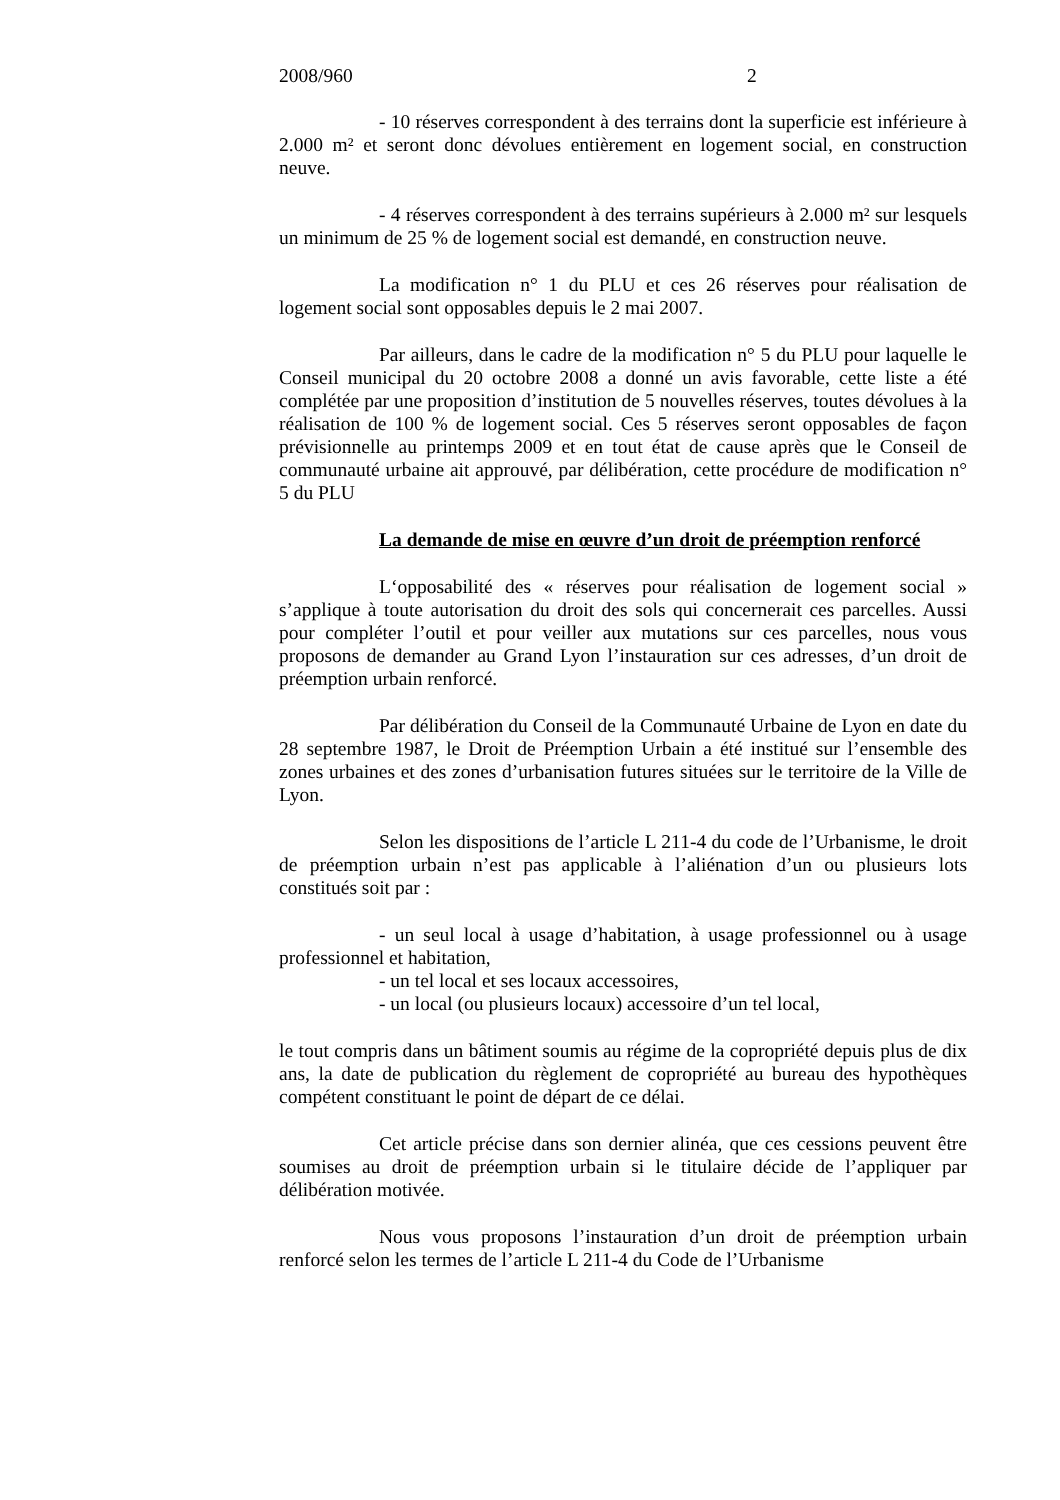2008/960 2
- 10 réserves correspondent à des terrains dont la superficie est inférieure à 2.000 m² et seront donc dévolues entièrement en logement social, en construction neuve.
- 4 réserves correspondent à des terrains supérieurs à 2.000 m² sur lesquels un minimum de 25 % de logement social est demandé, en construction neuve.
La modification n° 1 du PLU et ces 26 réserves pour réalisation de logement social sont opposables depuis le 2 mai 2007.
Par ailleurs, dans le cadre de la modification n° 5 du PLU pour laquelle le Conseil municipal du 20 octobre 2008 a donné un avis favorable, cette liste a été complétée par une proposition d’institution de 5 nouvelles réserves, toutes dévolues à la réalisation de 100 % de logement social. Ces 5 réserves seront opposables de façon prévisionnelle au printemps 2009 et en tout état de cause après que le Conseil de communauté urbaine ait approuvé, par délibération, cette procédure de modification n° 5 du PLU
La demande de mise en œuvre d’un droit de préemption renforcé
L‘opposabilité des « réserves pour réalisation de logement social » s’applique à toute autorisation du droit des sols qui concernerait ces parcelles. Aussi pour compléter l’outil et pour veiller aux mutations sur ces parcelles, nous vous proposons de demander au Grand Lyon l’instauration sur ces adresses, d’un droit de préemption urbain renforcé.
Par délibération du Conseil de la Communauté Urbaine de Lyon en date du 28 septembre 1987, le Droit de Préemption Urbain a été institué sur l’ensemble des zones urbaines et des zones d’urbanisation futures situées sur le territoire de la Ville de Lyon.
Selon les dispositions de l’article L 211-4 du code de l’Urbanisme, le droit de préemption urbain n’est pas applicable à l’aliénation d’un ou plusieurs lots constitués soit par :
- un seul local à usage d’habitation, à usage professionnel ou à usage professionnel et habitation,
- un tel local et ses locaux accessoires,
- un local (ou plusieurs locaux) accessoire d’un tel local,
le tout compris dans un bâtiment soumis au régime de la copropriété depuis plus de dix ans, la date de publication du règlement de copropriété au bureau des hypothèques compétent constituant le point de départ de ce délai.
Cet article précise dans son dernier alinéa, que ces cessions peuvent être soumises au droit de préemption urbain si le titulaire décide de l’appliquer par délibération motivée.
Nous vous proposons l’instauration d’un droit de préemption urbain renforcé selon les termes de l’article L 211-4 du Code de l’Urbanisme